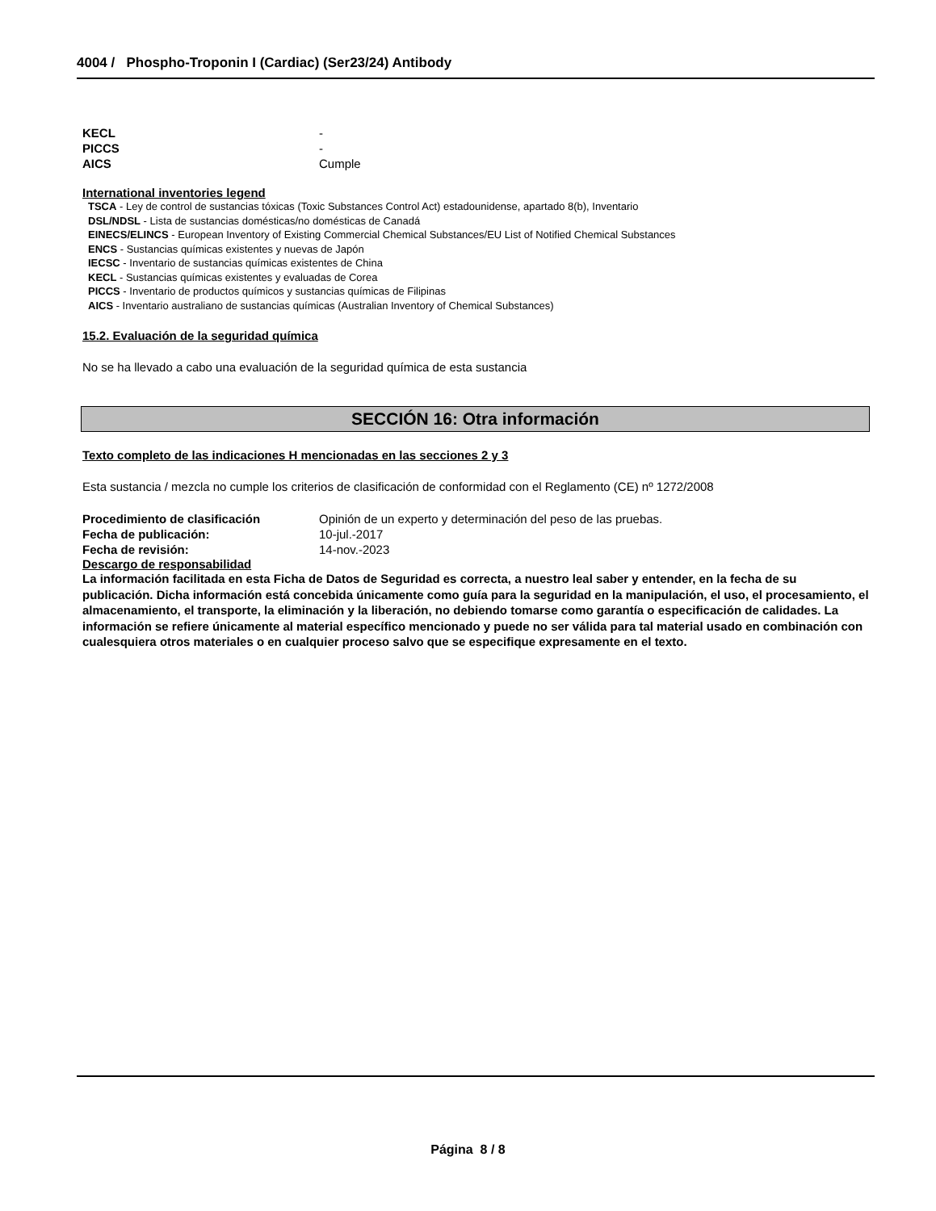4004 / Phospho-Troponin I (Cardiac) (Ser23/24) Antibody
KECL -
PICCS -
AICS Cumple
International inventories legend
TSCA - Ley de control de sustancias tóxicas (Toxic Substances Control Act) estadounidense, apartado 8(b), Inventario
DSL/NDSL - Lista de sustancias domésticas/no domésticas de Canadá
EINECS/ELINCS - European Inventory of Existing Commercial Chemical Substances/EU List of Notified Chemical Substances
ENCS - Sustancias químicas existentes y nuevas de Japón
IECSC - Inventario de sustancias químicas existentes de China
KECL - Sustancias químicas existentes y evaluadas de Corea
PICCS - Inventario de productos químicos y sustancias químicas de Filipinas
AICS - Inventario australiano de sustancias químicas (Australian Inventory of Chemical Substances)
15.2. Evaluación de la seguridad química
No se ha llevado a cabo una evaluación de la seguridad química de esta sustancia
SECCIÓN 16: Otra información
Texto completo de las indicaciones H mencionadas en las secciones 2 y 3
Esta sustancia / mezcla no cumple los criterios de clasificación de conformidad con el Reglamento (CE) nº 1272/2008
Procedimiento de clasificación Opinión de un experto y determinación del peso de las pruebas.
Fecha de publicación: 10-jul.-2017
Fecha de revisión: 14-nov.-2023
Descargo de responsabilidad
La información facilitada en esta Ficha de Datos de Seguridad es correcta, a nuestro leal saber y entender, en la fecha de su publicación. Dicha información está concebida únicamente como guía para la seguridad en la manipulación, el uso, el procesamiento, el almacenamiento, el transporte, la eliminación y la liberación, no debiendo tomarse como garantía o especificación de calidades. La información se refiere únicamente al material específico mencionado y puede no ser válida para tal material usado en combinación con cualesquiera otros materiales o en cualquier proceso salvo que se especifique expresamente en el texto.
Página 8 / 8